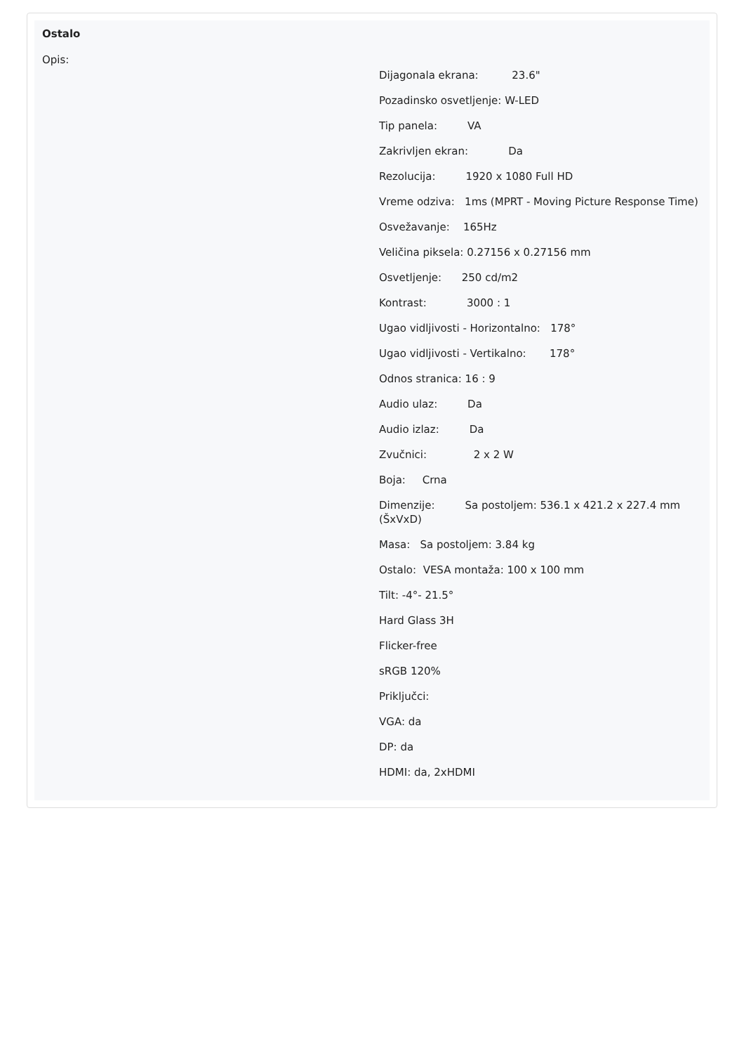Ostalo
Opis:
Dijagonala ekrana: 23.6"
Pozadinsko osvetljenje: W-LED
Tip panela: VA
Zakrivljen ekran: Da
Rezolucija: 1920 x 1080 Full HD
Vreme odziva: 1ms (MPRT - Moving Picture Response Time)
Osvežavanje: 165Hz
Veličina piksela: 0.27156 x 0.27156 mm
Osvetljenje: 250 cd/m2
Kontrast: 3000 : 1
Ugao vidljivosti - Horizontalno: 178°
Ugao vidljivosti - Vertikalno: 178°
Odnos stranica: 16 : 9
Audio ulaz: Da
Audio izlaz: Da
Zvučnici: 2 x 2 W
Boja: Crna
Dimenzije: Sa postoljem: 536.1 x 421.2 x 227.4 mm (ŠxVxD)
Masa: Sa postoljem: 3.84 kg
Ostalo: VESA montaža: 100 x 100 mm
Tilt: -4°- 21.5°
Hard Glass 3H
Flicker-free
sRGB 120%
Priključci:
VGA: da
DP: da
HDMI: da, 2xHDMI